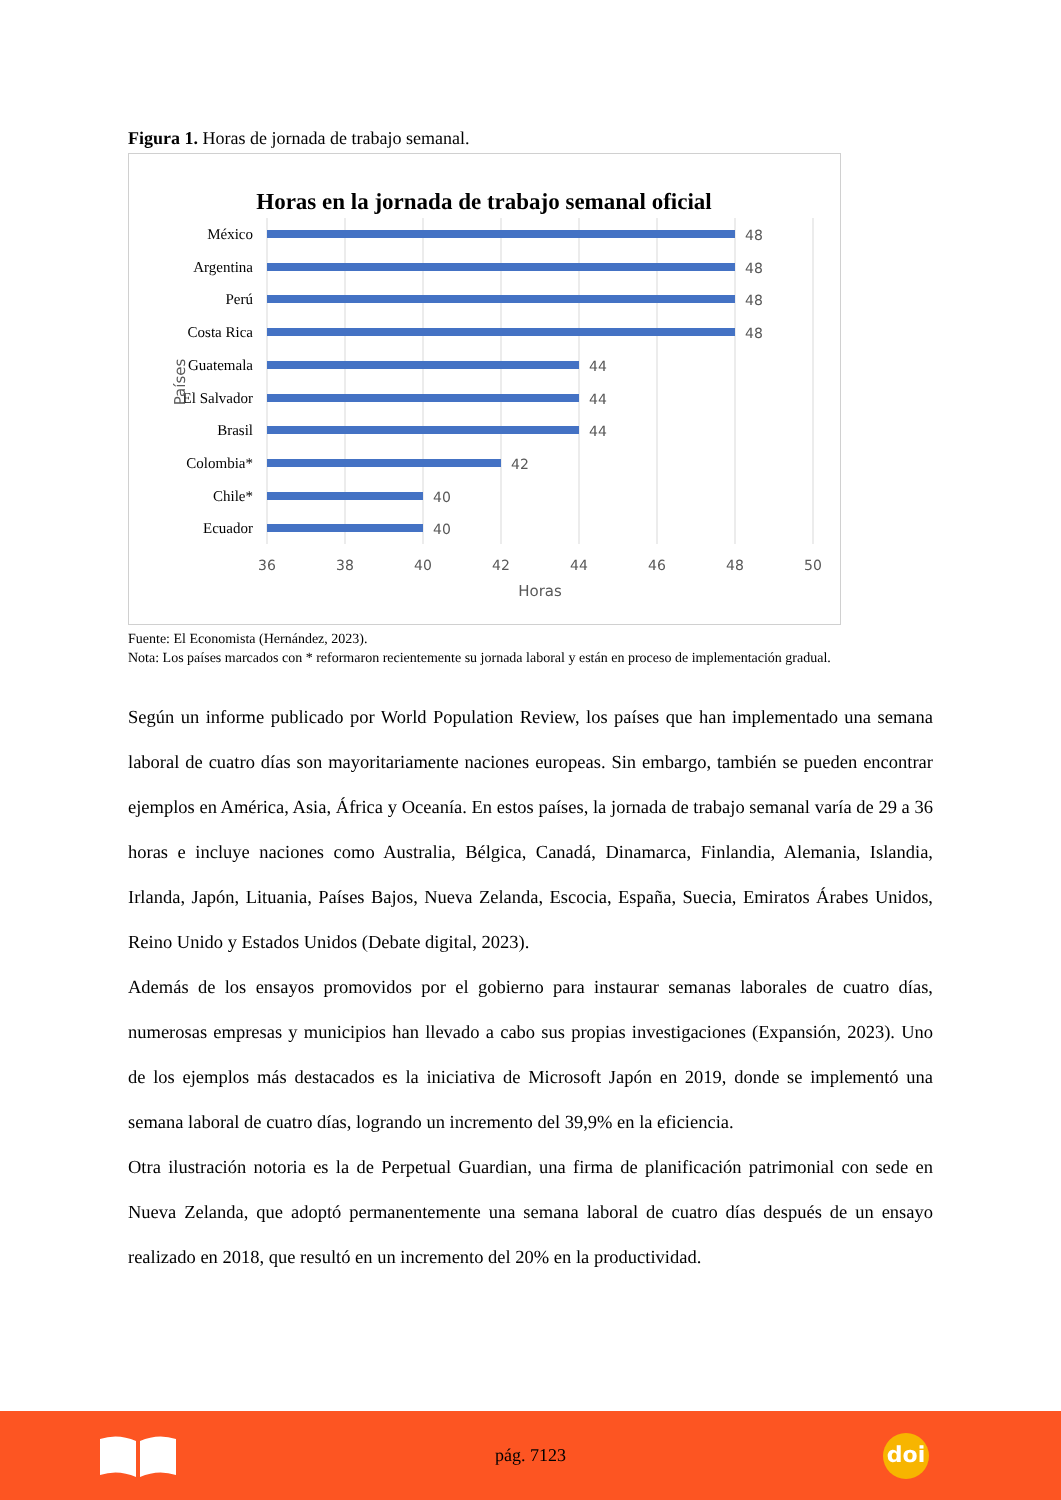Figura 1. Horas de jornada de trabajo semanal.
Horas en la jornada de trabajo semanal oficial
México
Argentina
Perú
Costa Rica
Guatemala
El Salvador
Brasil
Colombia*
Chile*
Ecuador
48
48
48
48
44
44
44
42
40
40
36
38
40
42
44
46
48
50
Horas
Países
Fuente: El Economista (Hernández, 2023).
Nota: Los países marcados con * reformaron recientemente su jornada laboral y están en proceso de implementación gradual.
Según un informe publicado por World Population Review, los países que han implementado una semana laboral de cuatro días son mayoritariamente naciones europeas. Sin embargo, también se pueden encontrar ejemplos en América, Asia, África y Oceanía. En estos países, la jornada de trabajo semanal varía de 29 a 36 horas e incluye naciones como Australia, Bélgica, Canadá, Dinamarca, Finlandia, Alemania, Islandia, Irlanda, Japón, Lituania, Países Bajos, Nueva Zelanda, Escocia, España, Suecia, Emiratos Árabes Unidos, Reino Unido y Estados Unidos (Debate digital, 2023).
Además de los ensayos promovidos por el gobierno para instaurar semanas laborales de cuatro días, numerosas empresas y municipios han llevado a cabo sus propias investigaciones (Expansión, 2023). Uno de los ejemplos más destacados es la iniciativa de Microsoft Japón en 2019, donde se implementó una semana laboral de cuatro días, logrando un incremento del 39,9% en la eficiencia.
Otra ilustración notoria es la de Perpetual Guardian, una firma de planificación patrimonial con sede en Nueva Zelanda, que adoptó permanentemente una semana laboral de cuatro días después de un ensayo realizado en 2018, que resultó en un incremento del 20% en la productividad.
pág. 7123 doi